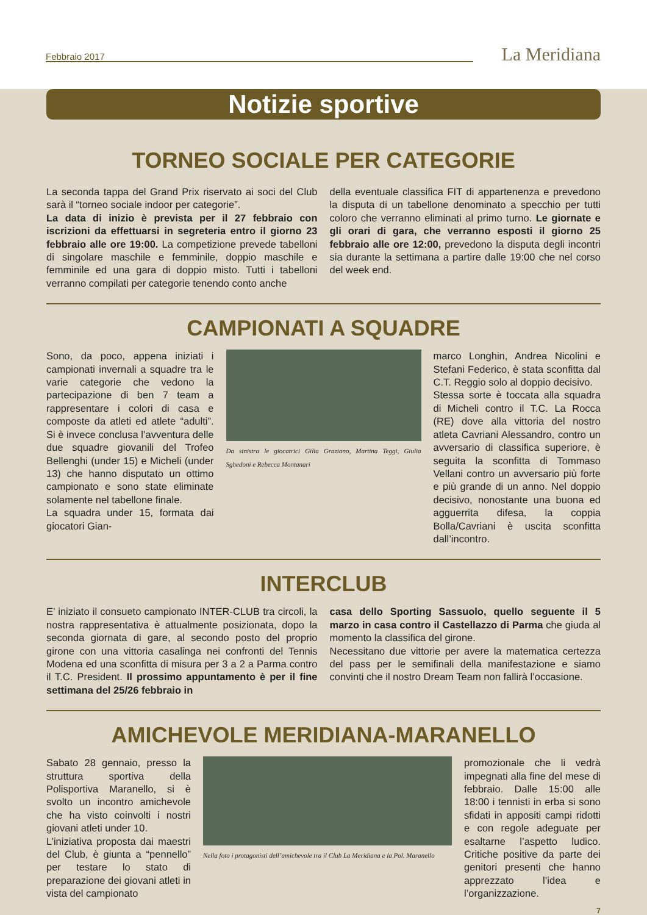Febbraio 2017 La Meridiana
Notizie sportive
TORNEO SOCIALE PER CATEGORIE
La seconda tappa del Grand Prix riservato ai soci del Club sarà il “torneo sociale indoor per categorie”.
La data di inizio è prevista per il 27 febbraio con iscrizioni da effettuarsi in segreteria entro il giorno 23 febbraio alle ore 19:00. La competizione prevede tabelloni di singolare maschile e femminile, doppio maschile e femminile ed una gara di doppio misto. Tutti i tabelloni verranno compilati per categorie tenendo conto anche
della eventuale classifica FIT di appartenenza e prevedono la disputa di un tabellone denominato a specchio per tutti coloro che verranno eliminati al primo turno. Le giornate e gli orari di gara, che verranno esposti il giorno 25 febbraio alle ore 12:00, prevedono la disputa degli incontri sia durante la settimana a partire dalle 19:00 che nel corso del week end.
CAMPIONATI A SQUADRE
Sono, da poco, appena iniziati i campionati invernali a squadre tra le varie categorie che vedono la partecipazione di ben 7 team a rappresentare i colori di casa e composte da atleti ed atlete “adulti”. Si è invece conclusa l’avventura delle due squadre giovanili del Trofeo Bellenghi (under 15) e Micheli (under 13) che hanno disputato un ottimo campionato e sono state eliminate solamente nel tabellone finale.
La squadra under 15, formata dai giocatori Gian-
Da sinistra le giocatrici Gilia Graziano, Martina Teggi, Giulia Sghedoni e Rebecca Montanari
marco Longhin, Andrea Nicolini e Stefani Federico, è stata sconfitta dal C.T. Reggio solo al doppio decisivo.
Stessa sorte è toccata alla squadra di Micheli contro il T.C. La Rocca (RE) dove alla vittoria del nostro atleta Cavriani Alessandro, contro un avversario di classifica superiore, è seguita la sconfitta di Tommaso Vellani contro un avversario più forte e più grande di un anno. Nel doppio decisivo, nonostante una buona ed agguerrita difesa, la coppia Bolla/Cavriani è uscita sconfitta dall’incontro.
INTERCLUB
E’ iniziato il consueto campionato INTER-CLUB tra circoli, la nostra rappresentativa è attualmente posizionata, dopo la seconda giornata di gare, al secondo posto del proprio girone con una vittoria casalinga nei confronti del Tennis Modena ed una sconfitta di misura per 3 a 2 a Parma contro il T.C. President. Il prossimo appuntamento è per il fine settimana del 25/26 febbraio in
casa dello Sporting Sassuolo, quello seguente il 5 marzo in casa contro il Castellazzo di Parma che giuda al momento la classifica del girone.
Necessitano due vittorie per avere la matematica certezza del pass per le semifinali della manifestazione e siamo convinti che il nostro Dream Team non fallirà l’occasione.
AMICHEVOLE MERIDIANA-MARANELLO
Sabato 28 gennaio, presso la struttura sportiva della Polisportiva Maranello, si è svolto un incontro amichevole che ha visto coinvolti i nostri giovani atleti under 10.
L’iniziativa proposta dai maestri del Club, è giunta a “pennello” per testare lo stato di preparazione dei giovani atleti in vista del campionato
Nella foto i protagonisti dell’amichevole tra il Club La Meridiana e la Pol. Maranello
promozionale che li vedrà impegnati alla fine del mese di febbraio. Dalle 15:00 alle 18:00 i tennisti in erba si sono sfidati in appositi campi ridotti e con regole adeguate per esaltarne l’aspetto ludico. Critiche positive da parte dei genitori presenti che hanno apprezzato l’idea e l’organizzazione.
7